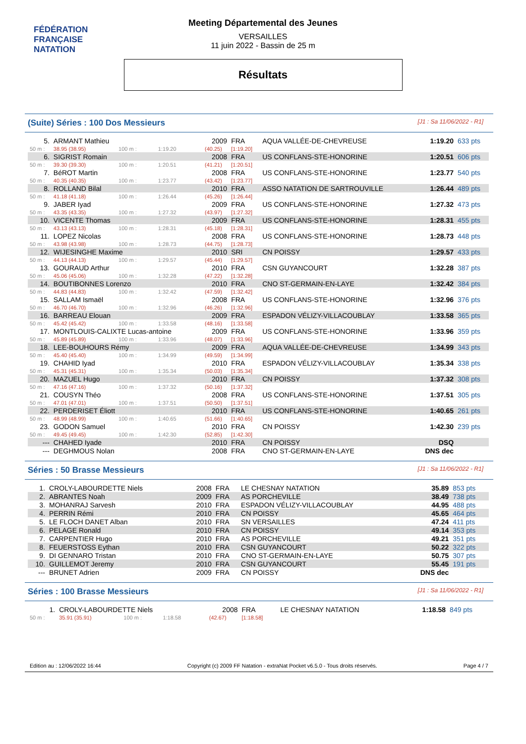FÉDÉRATION FRANÇAISE
NATATION
Meeting Départemental des Jeunes
VERSAILLES
11 juin 2022 - Bassin de 25 m
Résultats
(Suite) Séries : 100 Dos Messieurs [J1 : Sa 11/06/2022 - R1]
| 5. | ARMANT Mathieu | | | | 2009 | FRA | AQUA VALLÉE-DE-CHEVREUSE | 1:19.20 | 633 pts |
| 50 m : | 38.95 (38.95) | 100 m : | 1:19.20 | | (40.25) | [1:19.20] | | | |
| 6. | SIGRIST Romain | | | | 2008 | FRA | US CONFLANS-STE-HONORINE | 1:20.51 | 606 pts |
| 50 m : | 39.30 (39.30) | 100 m : | 1:20.51 | | (41.21) | [1:20.51] | | | |
| 7. | BéROT Martin | | | | 2008 | FRA | US CONFLANS-STE-HONORINE | 1:23.77 | 540 pts |
| 50 m : | 40.35 (40.35) | 100 m : | 1:23.77 | | (43.42) | [1:23.77] | | | |
| 8. | ROLLAND Bilal | | | | 2010 | FRA | ASSO NATATION DE SARTROUVILLE | 1:26.44 | 489 pts |
| 50 m : | 41.18 (41.18) | 100 m : | 1:26.44 | | (45.26) | [1:26.44] | | | |
| 9. | JABER Iyad | | | | 2009 | FRA | US CONFLANS-STE-HONORINE | 1:27.32 | 473 pts |
| 50 m : | 43.35 (43.35) | 100 m : | 1:27.32 | | (43.97) | [1:27.32] | | | |
| 10. | VICENTE Thomas | | | | 2009 | FRA | US CONFLANS-STE-HONORINE | 1:28.31 | 455 pts |
| 50 m : | 43.13 (43.13) | 100 m : | 1:28.31 | | (45.18) | [1:28.31] | | | |
| 11. | LOPEZ Nicolas | | | | 2008 | FRA | US CONFLANS-STE-HONORINE | 1:28.73 | 448 pts |
| 50 m : | 43.98 (43.98) | 100 m : | 1:28.73 | | (44.75) | [1:28.73] | | | |
| 12. | WIJESINGHE Maxime | | | | 2010 | SRI | CN POISSY | 1:29.57 | 433 pts |
| 50 m : | 44.13 (44.13) | 100 m : | 1:29.57 | | (45.44) | [1:29.57] | | | |
| 13. | GOURAUD Arthur | | | | 2010 | FRA | CSN GUYANCOURT | 1:32.28 | 387 pts |
| 50 m : | 45.06 (45.06) | 100 m : | 1:32.28 | | (47.22) | [1:32.28] | | | |
| 14. | BOUTIBONNES Lorenzo | | | | 2010 | FRA | CNO ST-GERMAIN-EN-LAYE | 1:32.42 | 384 pts |
| 50 m : | 44.83 (44.83) | 100 m : | 1:32.42 | | (47.59) | [1:32.42] | | | |
| 15. | SALLAM Ismaël | | | | 2008 | FRA | US CONFLANS-STE-HONORINE | 1:32.96 | 376 pts |
| 50 m : | 46.70 (46.70) | 100 m : | 1:32.96 | | (46.26) | [1:32.96] | | | |
| 16. | BARREAU Elouan | | | | 2009 | FRA | ESPADON VÉLIZY-VILLACOUBLAY | 1:33.58 | 365 pts |
| 50 m : | 45.42 (45.42) | 100 m : | 1:33.58 | | (48.16) | [1:33.58] | | | |
| 17. | MONTLOUIS-CALIXTE Lucas-antoine | | | | 2009 | FRA | US CONFLANS-STE-HONORINE | 1:33.96 | 359 pts |
| 50 m : | 45.89 (45.89) | 100 m : | 1:33.96 | | (48.07) | [1:33.96] | | | |
| 18. | LEE-BOUHOURS Rémy | | | | 2009 | FRA | AQUA VALLÉE-DE-CHEVREUSE | 1:34.99 | 343 pts |
| 50 m : | 45.40 (45.40) | 100 m : | 1:34.99 | | (49.59) | [1:34.99] | | | |
| 19. | CHAHID Iyad | | | | 2010 | FRA | ESPADON VÉLIZY-VILLACOUBLAY | 1:35.34 | 338 pts |
| 50 m : | 45.31 (45.31) | 100 m : | 1:35.34 | | (50.03) | [1:35.34] | | | |
| 20. | MAZUEL Hugo | | | | 2010 | FRA | CN POISSY | 1:37.32 | 308 pts |
| 50 m : | 47.16 (47.16) | 100 m : | 1:37.32 | | (50.16) | [1:37.32] | | | |
| 21. | COUSYN Théo | | | | 2008 | FRA | US CONFLANS-STE-HONORINE | 1:37.51 | 305 pts |
| 50 m : | 47.01 (47.01) | 100 m : | 1:37.51 | | (50.50) | [1:37.51] | | | |
| 22. | PERDERISET Éliott | | | | 2010 | FRA | US CONFLANS-STE-HONORINE | 1:40.65 | 261 pts |
| 50 m : | 48.99 (48.99) | 100 m : | 1:40.65 | | (51.66) | [1:40.65] | | | |
| 23. | GODON Samuel | | | | 2010 | FRA | CN POISSY | 1:42.30 | 239 pts |
| 50 m : | 49.45 (49.45) | 100 m : | 1:42.30 | | (52.85) | [1:42.30] | | | |
| --- | CHAHED Iyade | | | | 2010 | FRA | CN POISSY | DSQ | |
| --- | DEGHMOUS Nolan | | | | 2008 | FRA | CNO ST-GERMAIN-EN-LAYE | DNS dec | |
Séries : 50 Brasse Messieurs [J1 : Sa 11/06/2022 - R1]
| 1. | CROLY-LABOURDETTE Niels | 2008 | FRA | LE CHESNAY NATATION | 35.89 | 853 pts |
| 2. | ABRANTES Noah | 2009 | FRA | AS PORCHEVILLE | 38.49 | 738 pts |
| 3. | MOHANRAJ Sarvesh | 2010 | FRA | ESPADON VÉLIZY-VILLACOUBLAY | 44.95 | 488 pts |
| 4. | PERRIN Rémi | 2010 | FRA | CN POISSY | 45.65 | 464 pts |
| 5. | LE FLOCH DANET Alban | 2010 | FRA | SN VERSAILLES | 47.24 | 411 pts |
| 6. | PELAGE Ronald | 2010 | FRA | CN POISSY | 49.14 | 353 pts |
| 7. | CARPENTIER Hugo | 2010 | FRA | AS PORCHEVILLE | 49.21 | 351 pts |
| 8. | FEUERSTOSS Eythan | 2010 | FRA | CSN GUYANCOURT | 50.22 | 322 pts |
| 9. | DI GENNARO Tristan | 2010 | FRA | CNO ST-GERMAIN-EN-LAYE | 50.75 | 307 pts |
| 10. | GUILLEMOT Jeremy | 2010 | FRA | CSN GUYANCOURT | 55.45 | 191 pts |
| --- | BRUNET Adrien | 2009 | FRA | CN POISSY | DNS dec | |
Séries : 100 Brasse Messieurs [J1 : Sa 11/06/2022 - R1]
| 1. | CROLY-LABOURDETTE Niels | | | | 2008 | FRA | LE CHESNAY NATATION | 1:18.58 | 849 pts |
| 50 m : | 35.91 (35.91) | 100 m : | 1:18.58 | | (42.67) | [1:18.58] | | | |
Edition au : 12/06/2022 16:44 Copyright (c) 2009 FF Natation - extraNat Pocket v6.5.0 - Tous droits réservés. Page 4 / 7